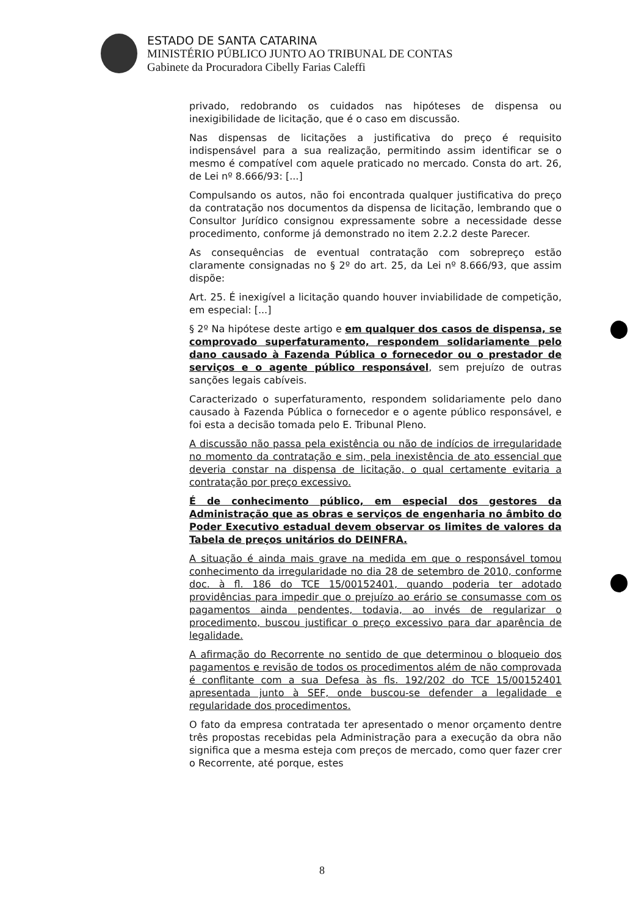ESTADO DE SANTA CATARINA
MINISTÉRIO PÚBLICO JUNTO AO TRIBUNAL DE CONTAS
Gabinete da Procuradora Cibelly Farias Caleffi
privado, redobrando os cuidados nas hipóteses de dispensa ou inexigibilidade de licitação, que é o caso em discussão.
Nas dispensas de licitações a justificativa do preço é requisito indispensável para a sua realização, permitindo assim identificar se o mesmo é compatível com aquele praticado no mercado. Consta do art. 26, de Lei nº 8.666/93: [...]
Compulsando os autos, não foi encontrada qualquer justificativa do preço da contratação nos documentos da dispensa de licitação, lembrando que o Consultor Jurídico consignou expressamente sobre a necessidade desse procedimento, conforme já demonstrado no item 2.2.2 deste Parecer.
As consequências de eventual contratação com sobrepreço estão claramente consignadas no § 2º do art. 25, da Lei nº 8.666/93, que assim dispõe:
Art. 25. É inexigível a licitação quando houver inviabilidade de competição, em especial: [...]
§ 2º Na hipótese deste artigo e em qualquer dos casos de dispensa, se comprovado superfaturamento, respondem solidariamente pelo dano causado à Fazenda Pública o fornecedor ou o prestador de serviços e o agente público responsável, sem prejuízo de outras sanções legais cabíveis.
Caracterizado o superfaturamento, respondem solidariamente pelo dano causado à Fazenda Pública o fornecedor e o agente público responsável, e foi esta a decisão tomada pelo E. Tribunal Pleno.
A discussão não passa pela existência ou não de indícios de irregularidade no momento da contratação e sim, pela inexistência de ato essencial que deveria constar na dispensa de licitação, o qual certamente evitaria a contratação por preço excessivo.
É de conhecimento público, em especial dos gestores da Administração que as obras e serviços de engenharia no âmbito do Poder Executivo estadual devem observar os limites de valores da Tabela de preços unitários do DEINFRA.
A situação é ainda mais grave na medida em que o responsável tomou conhecimento da irregularidade no dia 28 de setembro de 2010, conforme doc. à fl. 186 do TCE 15/00152401, quando poderia ter adotado providências para impedir que o prejuízo ao erário se consumasse com os pagamentos ainda pendentes, todavia, ao invés de regularizar o procedimento, buscou justificar o preço excessivo para dar aparência de legalidade.
A afirmação do Recorrente no sentido de que determinou o bloqueio dos pagamentos e revisão de todos os procedimentos além de não comprovada é conflitante com a sua Defesa às fls. 192/202 do TCE 15/00152401 apresentada junto à SEF, onde buscou-se defender a legalidade e regularidade dos procedimentos.
O fato da empresa contratada ter apresentado o menor orçamento dentre três propostas recebidas pela Administração para a execução da obra não significa que a mesma esteja com preços de mercado, como quer fazer crer o Recorrente, até porque, estes
8